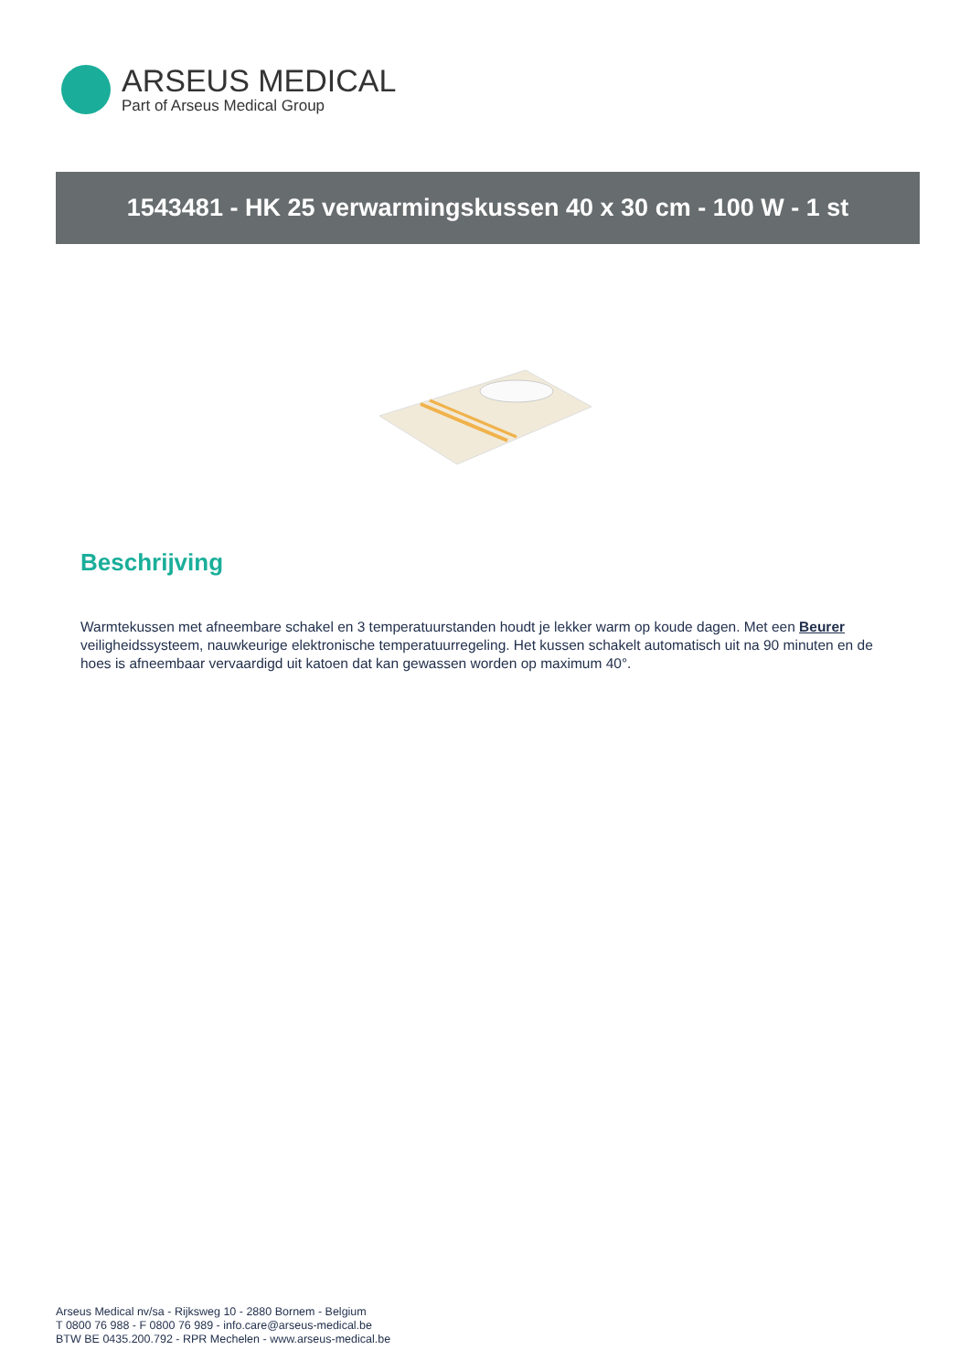ARSEUS MEDICAL
Part of Arseus Medical Group
1543481 - HK 25 verwarmingskussen 40 x 30 cm - 100 W - 1 st
Beschrijving
Warmtekussen met afneembare schakel en 3 temperatuurstanden houdt je lekker warm op koude dagen. Met een Beurer veiligheidssysteem, nauwkeurige elektronische temperatuurregeling. Het kussen schakelt automatisch uit na 90 minuten en de hoes is afneembaar vervaardigd uit katoen dat kan gewassen worden op maximum 40°.
Arseus Medical nv/sa - Rijksweg 10 - 2880 Bornem - Belgium
T 0800 76 988 - F 0800 76 989 - info.care@arseus-medical.be
BTW BE 0435.200.792 - RPR Mechelen - www.arseus-medical.be